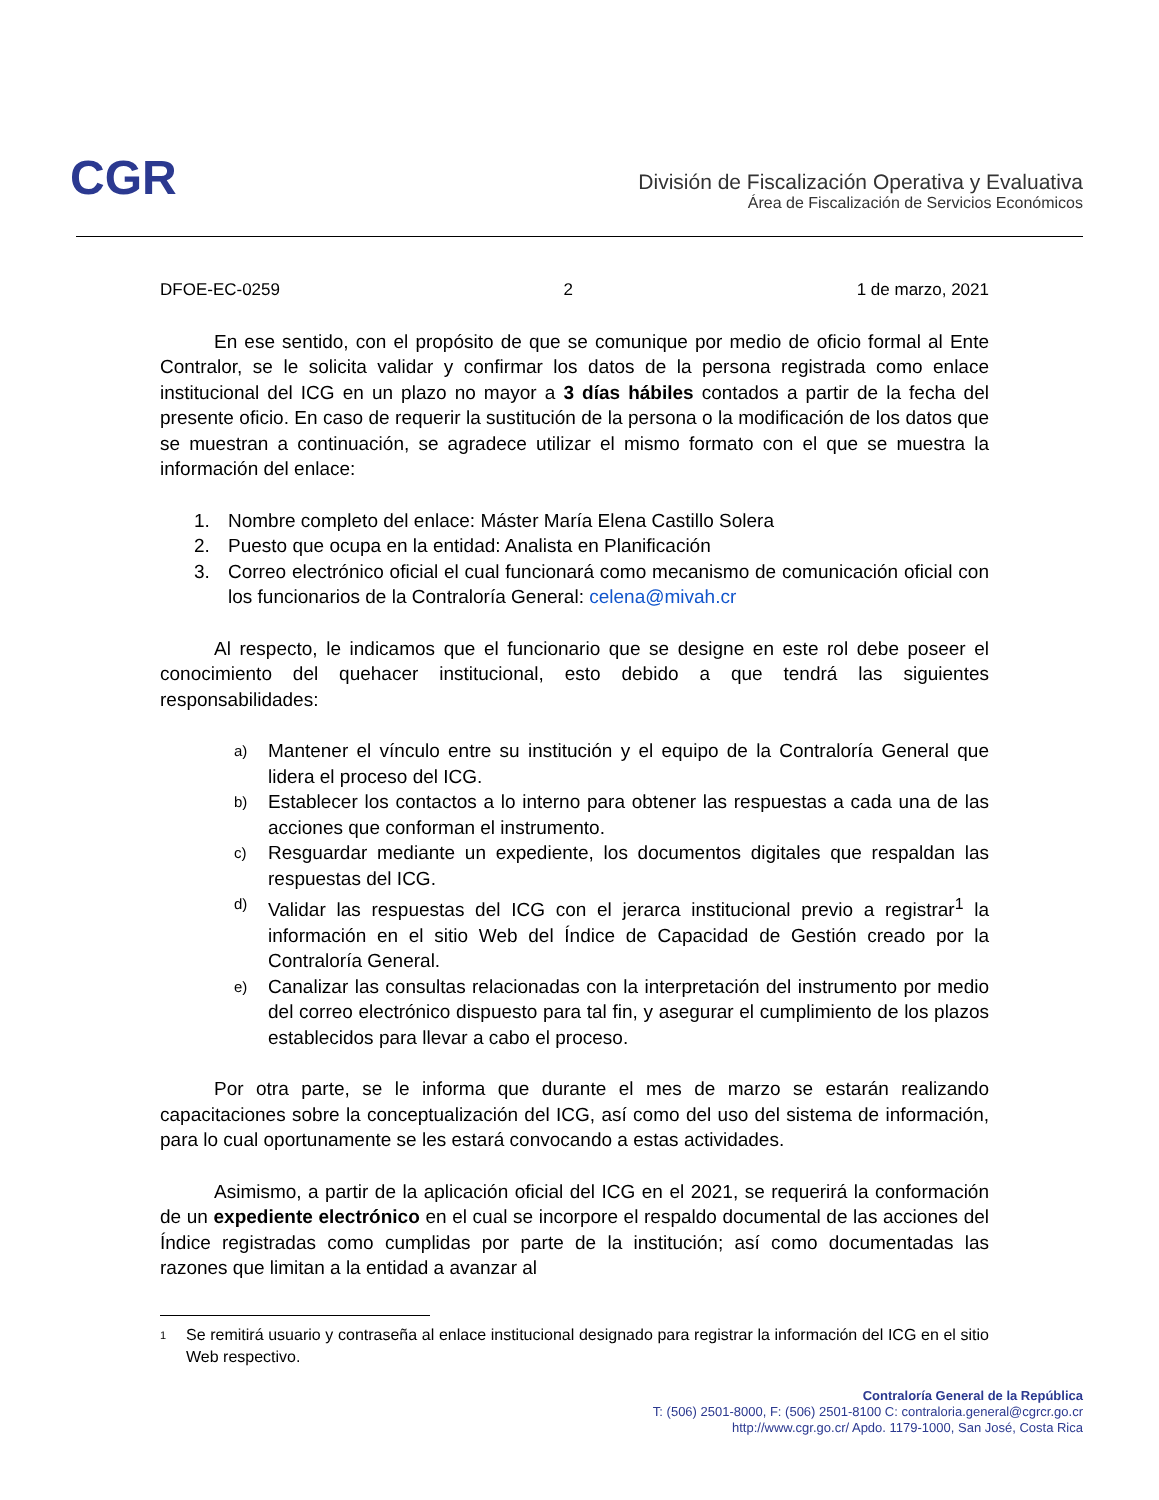CGR
División de Fiscalización Operativa y Evaluativa
Área de Fiscalización de Servicios Económicos
DFOE-EC-0259 2 1 de marzo, 2021
En ese sentido, con el propósito de que se comunique por medio de oficio formal al Ente Contralor, se le solicita validar y confirmar los datos de la persona registrada como enlace institucional del ICG en un plazo no mayor a 3 días hábiles contados a partir de la fecha del presente oficio. En caso de requerir la sustitución de la persona o la modificación de los datos que se muestran a continuación, se agradece utilizar el mismo formato con el que se muestra la información del enlace:
1. Nombre completo del enlace: Máster María Elena Castillo Solera
2. Puesto que ocupa en la entidad: Analista en Planificación
3. Correo electrónico oficial el cual funcionará como mecanismo de comunicación oficial con los funcionarios de la Contraloría General: celena@mivah.cr
Al respecto, le indicamos que el funcionario que se designe en este rol debe poseer el conocimiento del quehacer institucional, esto debido a que tendrá las siguientes responsabilidades:
a)
Mantener el vínculo entre su institución y el equipo de la Contraloría General que lidera el proceso del ICG.
b)
Establecer los contactos a lo interno para obtener las respuestas a cada una de las acciones que conforman el instrumento.
c)
Resguardar mediante un expediente, los documentos digitales que respaldan las respuestas del ICG.
d)
Validar las respuestas del ICG con el jerarca institucional previo a registrar<sup>1</sup> la información en el sitio Web del Índice de Capacidad de Gestión creado por la Contraloría General.
e)
Canalizar las consultas relacionadas con la interpretación del instrumento por medio del correo electrónico dispuesto para tal fin, y asegurar el cumplimiento de los plazos establecidos para llevar a cabo el proceso.
Por otra parte, se le informa que durante el mes de marzo se estarán realizando capacitaciones sobre la conceptualización del ICG, así como del uso del sistema de información, para lo cual oportunamente se les estará convocando a estas actividades.
Asimismo, a partir de la aplicación oficial del ICG en el 2021, se requerirá la conformación de un expediente electrónico en el cual se incorpore el respaldo documental de las acciones del Índice registradas como cumplidas por parte de la institución; así como documentadas las razones que limitan a la entidad a avanzar al
1
Se remitirá usuario y contraseña al enlace institucional designado para registrar la información del ICG en el sitio Web respectivo.
Contraloría General de la República
T: (506) 2501-8000, F: (506) 2501-8100 C: contraloria.general@cgrcr.go.cr
http://www.cgr.go.cr/ Apdo. 1179-1000, San José, Costa Rica